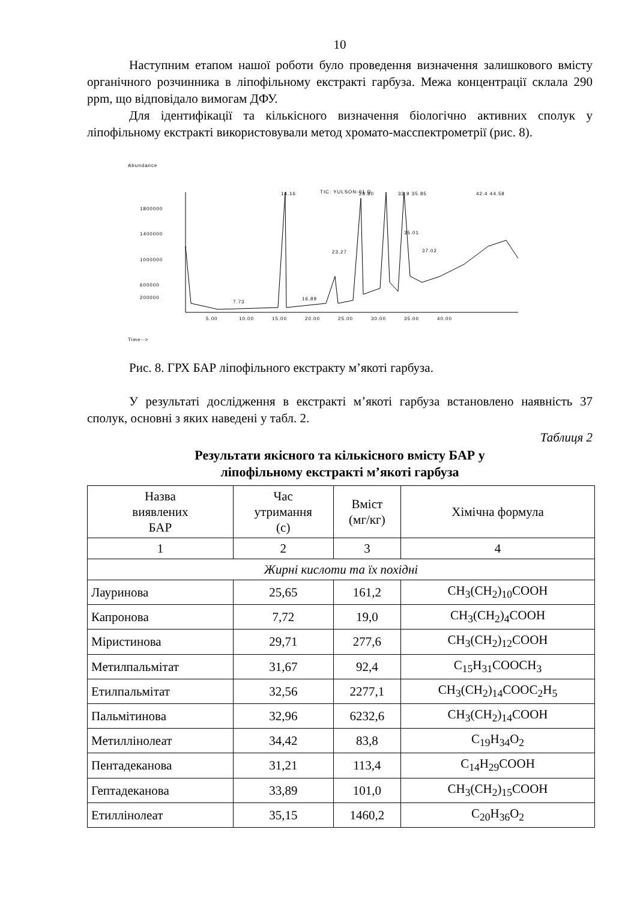10
Наступним етапом нашої роботи було проведення визначення залишкового вмісту органічного розчинника в ліпофільному екстракті гарбуза. Межа концентрації склала 290 ppm, що відповідало вимогам ДФУ.
Для ідентифікації та кількісного визначення біологічно активних сполук у ліпофільному екстракті використовували метод хромато-масспектрометрії (рис. 8).
Abundance
TIC: YULSON-01.D
1800000
1400000
1000000
600000
200000
5.00
10.00
15.00
20.00
25.00
30.00
35.00
40.00
14.16
28.80
32.9 35.85
42.4 44.58
23.27
35.01
37.02
7.73
16.89
Time-->
Рис. 8. ГРХ БАР ліпофільного екстракту м’якоті гарбуза.
У результаті дослідження в екстракті м’якоті гарбуза встановлено наявність 37 сполук, основні з яких наведені у табл. 2.
Таблиця 2
Результати якісного та кількісного вмісту БАР у
ліпофільному екстракті м’якоті гарбуза
| Назва виявлених БАР | Час утримання (с) | Вміст (мг/кг) | Хімічна формула |
| --- | --- | --- | --- |
| 1 | 2 | 3 | 4 |
| Жирні кислоти та їх похідні | | | |
| Лауринова | 25,65 | 161,2 | CH<sub>3</sub>(CH<sub>2</sub>)<sub>10</sub>COOH |
| Капронова | 7,72 | 19,0 | CH<sub>3</sub>(CH<sub>2</sub>)<sub>4</sub>COOH |
| Міристинова | 29,71 | 277,6 | CH<sub>3</sub>(CH<sub>2</sub>)<sub>12</sub>COOH |
| Метилпальмітат | 31,67 | 92,4 | C<sub>15</sub>H<sub>31</sub>COOCH<sub>3</sub> |
| Етилпальмітат | 32,56 | 2277,1 | CH<sub>3</sub>(CH<sub>2</sub>)<sub>14</sub>COOC<sub>2</sub>H<sub>5</sub> |
| Пальмітинова | 32,96 | 6232,6 | CH<sub>3</sub>(CH<sub>2</sub>)<sub>14</sub>COOH |
| Метиллінолеат | 34,42 | 83,8 | C<sub>19</sub>H<sub>34</sub>O<sub>2</sub> |
| Пентадеканова | 31,21 | 113,4 | C<sub>14</sub>H<sub>29</sub>COOH |
| Гептадеканова | 33,89 | 101,0 | CH<sub>3</sub>(CH<sub>2</sub>)<sub>15</sub>COOH |
| Етиллінолеат | 35,15 | 1460,2 | C<sub>20</sub>H<sub>36</sub>O<sub>2</sub> |